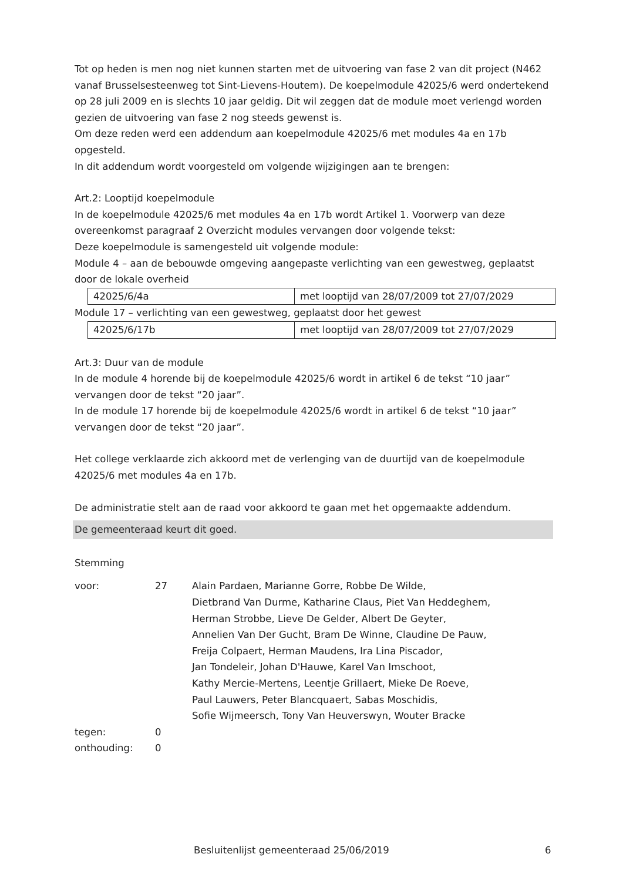Tot op heden is men nog niet kunnen starten met de uitvoering van fase 2 van dit project (N462 vanaf Brusselsesteenweg tot Sint-Lievens-Houtem). De koepelmodule 42025/6 werd ondertekend op 28 juli 2009 en is slechts 10 jaar geldig. Dit wil zeggen dat de module moet verlengd worden gezien de uitvoering van fase 2 nog steeds gewenst is.
Om deze reden werd een addendum aan koepelmodule 42025/6 met modules 4a en 17b opgesteld.
In dit addendum wordt voorgesteld om volgende wijzigingen aan te brengen:
Art.2: Looptijd koepelmodule
In de koepelmodule 42025/6 met modules 4a en 17b wordt Artikel 1. Voorwerp van deze overeenkomst paragraaf 2 Overzicht modules vervangen door volgende tekst:
Deze koepelmodule is samengesteld uit volgende module:
Module 4 – aan de bebouwde omgeving aangepaste verlichting van een gewestweg, geplaatst door de lokale overheid
| 42025/6/4a | met looptijd van 28/07/2009 tot 27/07/2029 |
Module 17 – verlichting van een gewestweg, geplaatst door het gewest
| 42025/6/17b | met looptijd van 28/07/2009 tot 27/07/2029 |
Art.3: Duur van de module
In de module 4 horende bij de koepelmodule 42025/6 wordt in artikel 6 de tekst “10 jaar” vervangen door de tekst “20 jaar”.
In de module 17 horende bij de koepelmodule 42025/6 wordt in artikel 6 de tekst “10 jaar” vervangen door de tekst “20 jaar”.
Het college verklaarde zich akkoord met de verlenging van de duurtijd van de koepelmodule 42025/6 met modules 4a en 17b.
De administratie stelt aan de raad voor akkoord te gaan met het opgemaakte addendum.
De gemeenteraad keurt dit goed.
Stemming
| voor: | 27 | Alain Pardaen, Marianne Gorre, Robbe De Wilde, Dietbrand Van Durme, Katharine Claus, Piet Van Heddeghem, Herman Strobbe, Lieve De Gelder, Albert De Geyter, Annelien Van Der Gucht, Bram De Winne, Claudine De Pauw, Freija Colpaert, Herman Maudens, Ira Lina Piscador, Jan Tondeleir, Johan D'Hauwe, Karel Van Imschoot, Kathy Mercie-Mertens, Leentje Grillaert, Mieke De Roeve, Paul Lauwers, Peter Blancquaert, Sabas Moschidis, Sofie Wijmeersch, Tony Van Heuverswyn, Wouter Bracke |
| tegen: | 0 | |
| onthouding: | 0 | |
Besluitenlijst gemeenteraad 25/06/2019 6